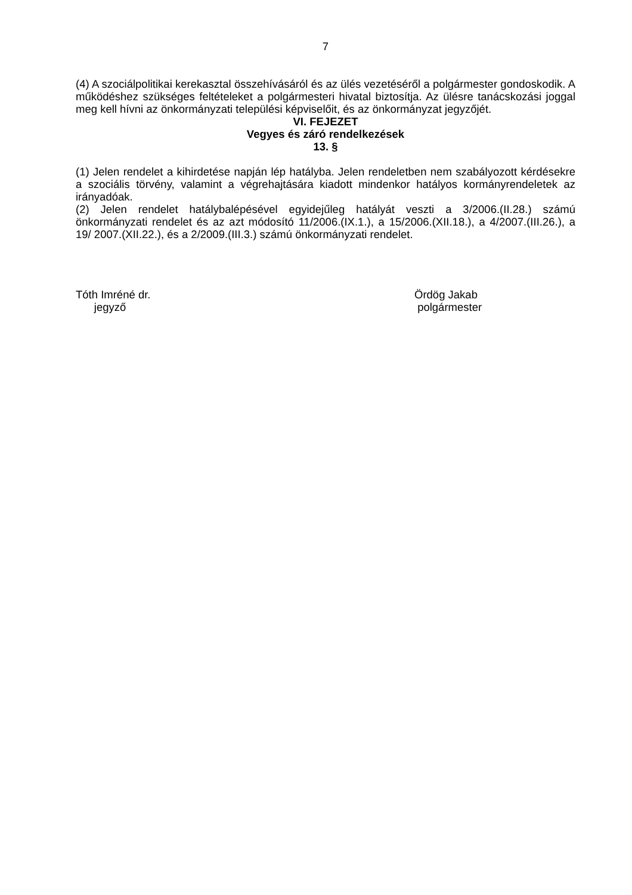7
(4) A szociálpolitikai kerekasztal összehívásáról és az ülés vezetéséről a polgármester gondoskodik. A működéshez szükséges feltételeket a polgármesteri hivatal biztosítja. Az ülésre tanácskozási joggal meg kell hívni az önkormányzati települési képviselőit, és az önkormányzat jegyzőjét.
VI. FEJEZET
Vegyes és záró rendelkezések
13. §
(1) Jelen rendelet a kihirdetése napján lép hatályba. Jelen rendeletben nem szabályozott kérdésekre a szociális törvény, valamint a végrehajtására kiadott mindenkor hatályos kormányrendeletek az irányadóak.
(2) Jelen rendelet hatálybalépésével egyidejűleg hatályát veszti a 3/2006.(II.28.) számú önkormányzati rendelet és az azt módosító 11/2006.(IX.1.), a 15/2006.(XII.18.), a 4/2007.(III.26.), a 19/ 2007.(XII.22.), és a 2/2009.(III.3.) számú önkormányzati rendelet.
Tóth Imréné dr.
jegyző
Ördög Jakab
polgármester